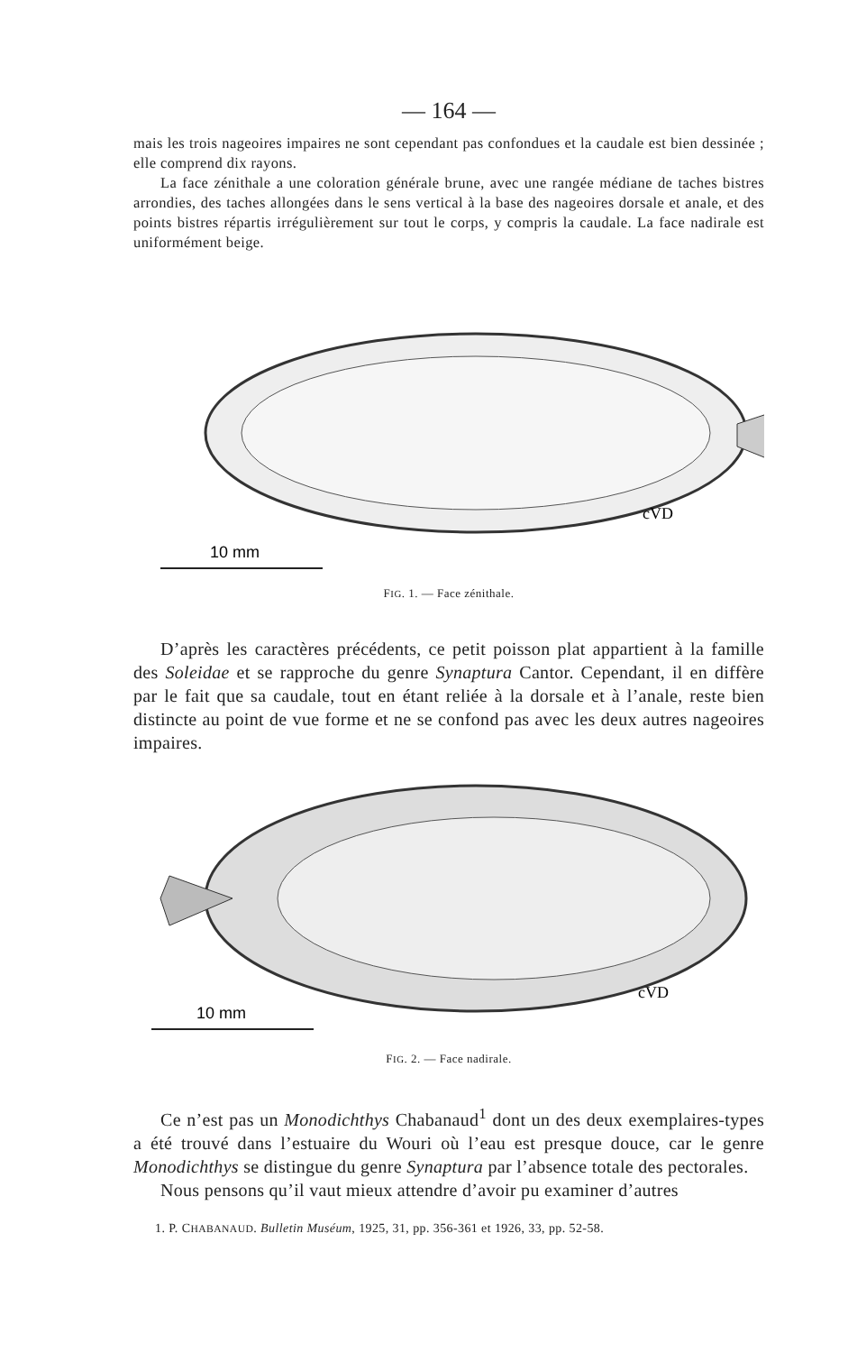— 164 —
mais les trois nageoires impaires ne sont cependant pas confondues et la caudale est bien dessinée ; elle comprend dix rayons.
La face zénithale a une coloration générale brune, avec une rangée médiane de taches bistres arrondies, des taches allongées dans le sens vertical à la base des nageoires dorsale et anale, et des points bistres répartis irrégulièrement sur tout le corps, y compris la caudale. La face nadirale est uniformément beige.
10 mm
cVD
FIG. 1. — Face zénithale.
D’après les caractères précédents, ce petit poisson plat appartient à la famille des Soleidae et se rapproche du genre Synaptura Cantor. Cependant, il en diffère par le fait que sa caudale, tout en étant reliée à la dorsale et à l’anale, reste bien distincte au point de vue forme et ne se confond pas avec les deux autres nageoires impaires.
10 mm
cVD
FIG. 2. — Face nadirale.
Ce n’est pas un Monodichthys Chabanaud<sup>1</sup> dont un des deux exemplaires-types a été trouvé dans l’estuaire du Wouri où l’eau est presque douce, car le genre Monodichthys se distingue du genre Synaptura par l’absence totale des pectorales.
Nous pensons qu’il vaut mieux attendre d’avoir pu examiner d’autres
1. P. CHABANAUD. Bulletin Muséum, 1925, 31, pp. 356-361 et 1926, 33, pp. 52-58.